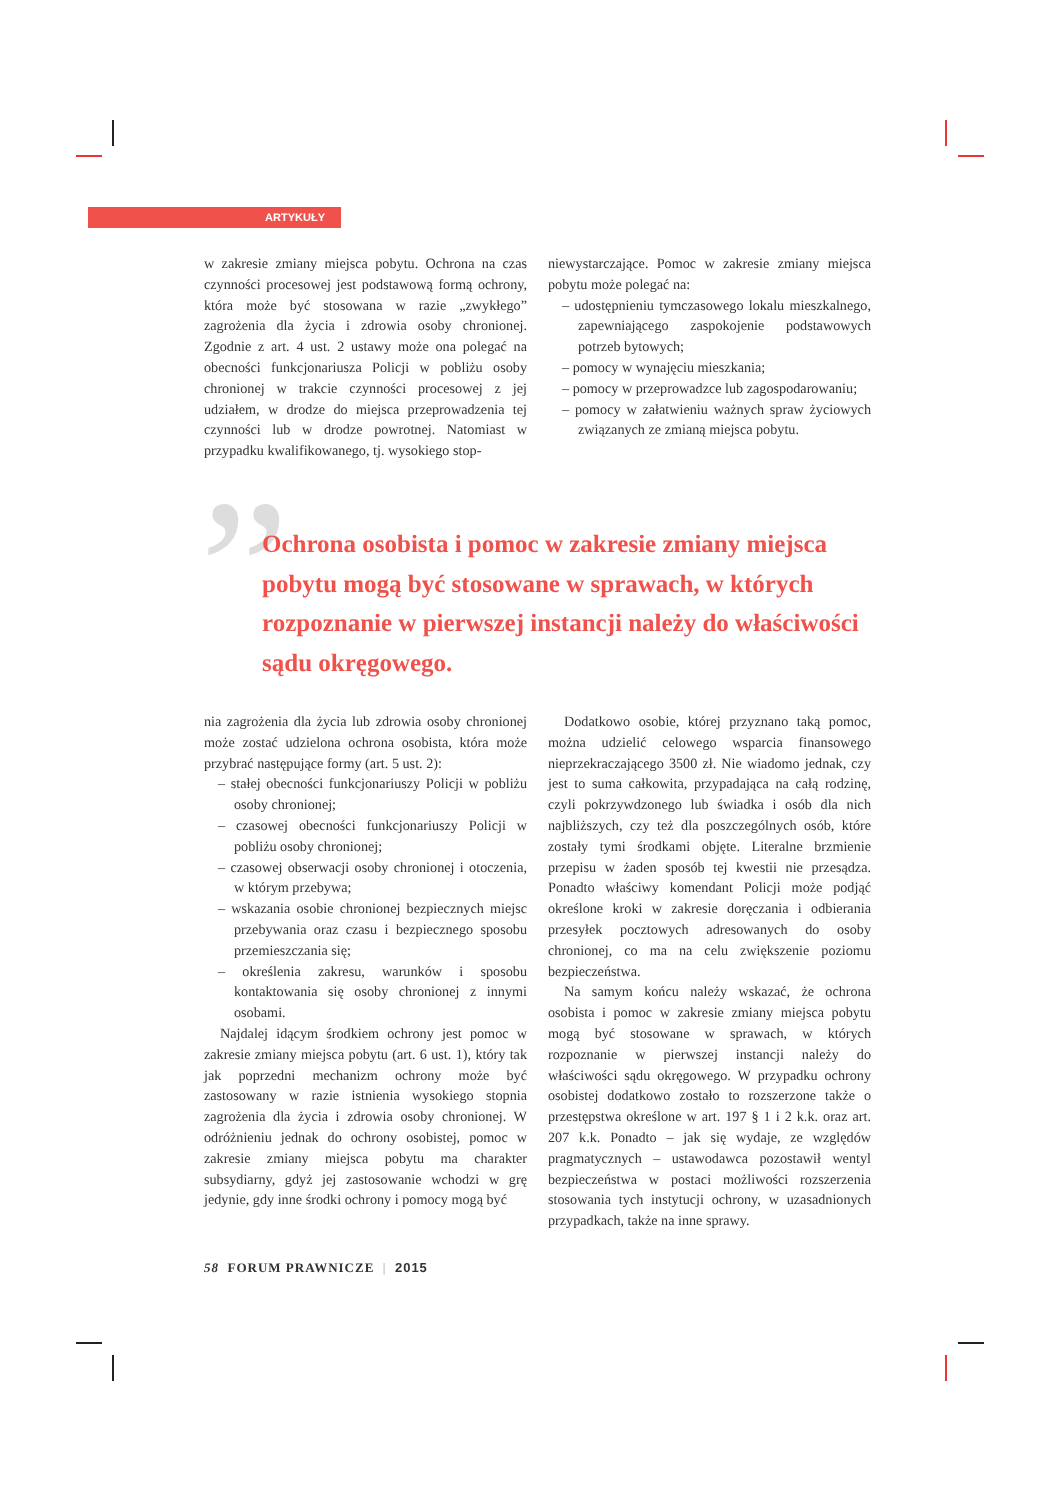ARTYKUŁY
w zakresie zmiany miejsca pobytu. Ochrona na czas czynności procesowej jest podstawową formą ochrony, która może być stosowana w razie „zwykłego” zagrożenia dla życia i zdrowia osoby chronionej. Zgodnie z art. 4 ust. 2 ustawy może ona polegać na obecności funkcjonariusza Policji w pobliżu osoby chronionej w trakcie czynności procesowej z jej udziałem, w drodze do miejsca przeprowadzenia tej czynności lub w drodze powrotnej. Natomiast w przypadku kwalifikowanego, tj. wysokiego stop-
niewystarczające. Pomoc w zakresie zmiany miejsca pobytu może polegać na:
– udostępnieniu tymczasowego lokalu mieszkalnego, zapewniającego zaspokojenie podstawowych potrzeb bytowych;
– pomocy w wynajęciu mieszkania;
– pomocy w przeprowadzce lub zagospodarowaniu;
– pomocy w załatwieniu ważnych spraw życiowych związanych ze zmianą miejsca pobytu.
”
Ochrona osobista i pomoc w zakresie zmiany miejsca pobytu mogą być stosowane w sprawach, w których rozpoznanie w pierwszej instancji należy do właściwości sądu okręgowego.
nia zagrożenia dla życia lub zdrowia osoby chronionej może zostać udzielona ochrona osobista, która może przybrać następujące formy (art. 5 ust. 2):
– stałej obecności funkcjonariuszy Policji w pobliżu osoby chronionej;
– czasowej obecności funkcjonariuszy Policji w pobliżu osoby chronionej;
– czasowej obserwacji osoby chronionej i otoczenia, w którym przebywa;
– wskazania osobie chronionej bezpiecznych miejsc przebywania oraz czasu i bezpiecznego sposobu przemieszczania się;
– określenia zakresu, warunków i sposobu kontaktowania się osoby chronionej z innymi osobami.
Najdalej idącym środkiem ochrony jest pomoc w zakresie zmiany miejsca pobytu (art. 6 ust. 1), który tak jak poprzedni mechanizm ochrony może być zastosowany w razie istnienia wysokiego stopnia zagrożenia dla życia i zdrowia osoby chronionej. W odróżnieniu jednak do ochrony osobistej, pomoc w zakresie zmiany miejsca pobytu ma charakter subsydiarny, gdyż jej zastosowanie wchodzi w grę jedynie, gdy inne środki ochrony i pomocy mogą być
Dodatkowo osobie, której przyznano taką pomoc, można udzielić celowego wsparcia finansowego nieprzekraczającego 3500 zł. Nie wiadomo jednak, czy jest to suma całkowita, przypadająca na całą rodzinę, czyli pokrzywdzonego lub świadka i osób dla nich najbliższych, czy też dla poszczególnych osób, które zostały tymi środkami objęte. Literalne brzmienie przepisu w żaden sposób tej kwestii nie przesądza. Ponadto właściwy komendant Policji może podjąć określone kroki w zakresie doręczania i odbierania przesyłek pocztowych adresowanych do osoby chronionej, co ma na celu zwiększenie poziomu bezpieczeństwa.
Na samym końcu należy wskazać, że ochrona osobista i pomoc w zakresie zmiany miejsca pobytu mogą być stosowane w sprawach, w których rozpoznanie w pierwszej instancji należy do właściwości sądu okręgowego. W przypadku ochrony osobistej dodatkowo zostało to rozszerzone także o przestępstwa określone w art. 197 § 1 i 2 k.k. oraz art. 207 k.k. Ponadto – jak się wydaje, ze względów pragmatycznych – ustawodawca pozostawił wentyl bezpieczeństwa w postaci możliwości rozszerzenia stosowania tych instytucji ochrony, w uzasadnionych przypadkach, także na inne sprawy.
58 FORUM PRAWNICZE | 2015